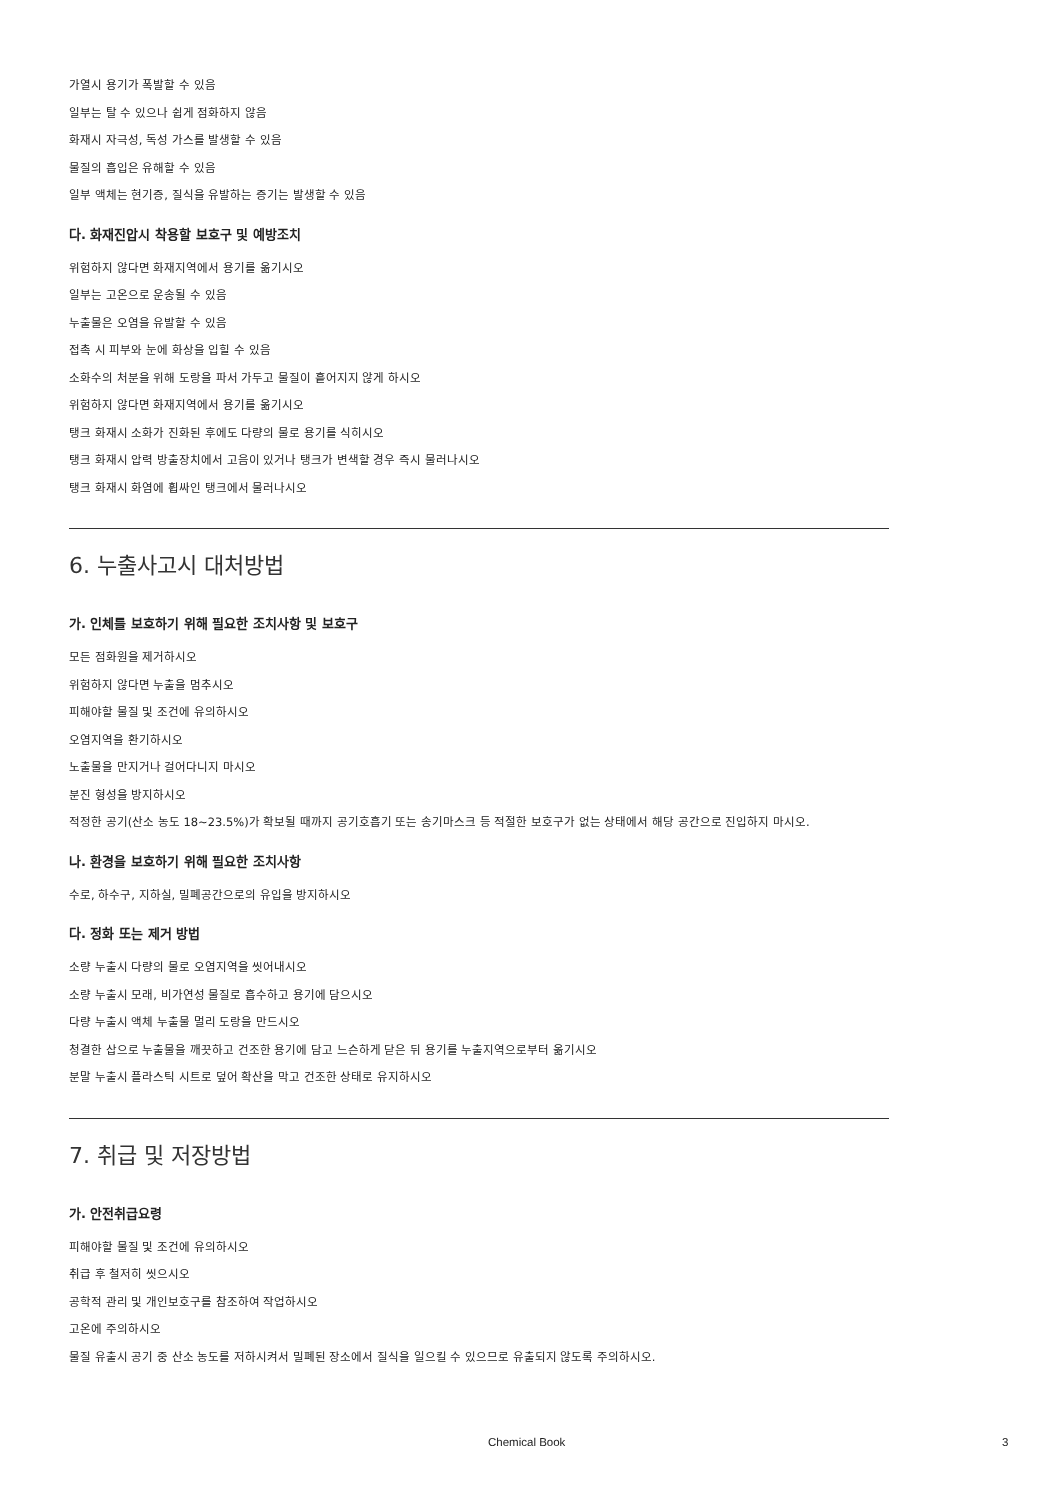가열시 용기가 폭발할 수 있음
일부는 탈 수 있으나 쉽게 점화하지 않음
화재시 자극성, 독성 가스를 발생할 수 있음
물질의 흡입은 유해할 수 있음
일부 액체는 현기증, 질식을 유발하는 증기는 발생할 수 있음
다. 화재진압시 착용할 보호구 및 예방조치
위험하지 않다면 화재지역에서 용기를 옮기시오
일부는 고온으로 운송될 수 있음
누출물은 오염을 유발할 수 있음
접촉 시 피부와 눈에 화상을 입힐 수 있음
소화수의 처분을 위해 도랑을 파서 가두고 물질이 흩어지지 않게 하시오
위험하지 않다면 화재지역에서 용기를 옮기시오
탱크 화재시 소화가 진화된 후에도 다량의 물로 용기를 식히시오
탱크 화재시 압력 방출장치에서 고음이 있거나 탱크가 변색할 경우 즉시 물러나시오
탱크 화재시 화염에 휩싸인 탱크에서 물러나시오
6. 누출사고시 대처방법
가. 인체를 보호하기 위해 필요한 조치사항 및 보호구
모든 점화원을 제거하시오
위험하지 않다면 누출을 멈추시오
피해야할 물질 및 조건에 유의하시오
오염지역을 환기하시오
노출물을 만지거나 걸어다니지 마시오
분진 형성을 방지하시오
적정한 공기(산소 농도 18~23.5%)가 확보될 때까지 공기호흡기 또는 송기마스크 등 적절한 보호구가 없는 상태에서 해당 공간으로 진입하지 마시오.
나. 환경을 보호하기 위해 필요한 조치사항
수로, 하수구, 지하실, 밀폐공간으로의 유입을 방지하시오
다. 정화 또는 제거 방법
소량 누출시 다량의 물로 오염지역을 씻어내시오
소량 누출시 모래, 비가연성 물질로 흡수하고 용기에 담으시오
다량 누출시 액체 누출물 멀리 도랑을 만드시오
청결한 삽으로 누출물을 깨끗하고 건조한 용기에 담고 느슨하게 닫은 뒤 용기를 누출지역으로부터 옮기시오
분말 누출시 플라스틱 시트로 덮어 확산을 막고 건조한 상태로 유지하시오
7. 취급 및 저장방법
가. 안전취급요령
피해야할 물질 및 조건에 유의하시오
취급 후 철저히 씻으시오
공학적 관리 및 개인보호구를 참조하여 작업하시오
고온에 주의하시오
물질 유출시 공기 중 산소 농도를 저하시켜서 밀폐된 장소에서 질식을 일으킬 수 있으므로 유출되지 않도록 주의하시오.
Chemical Book 3